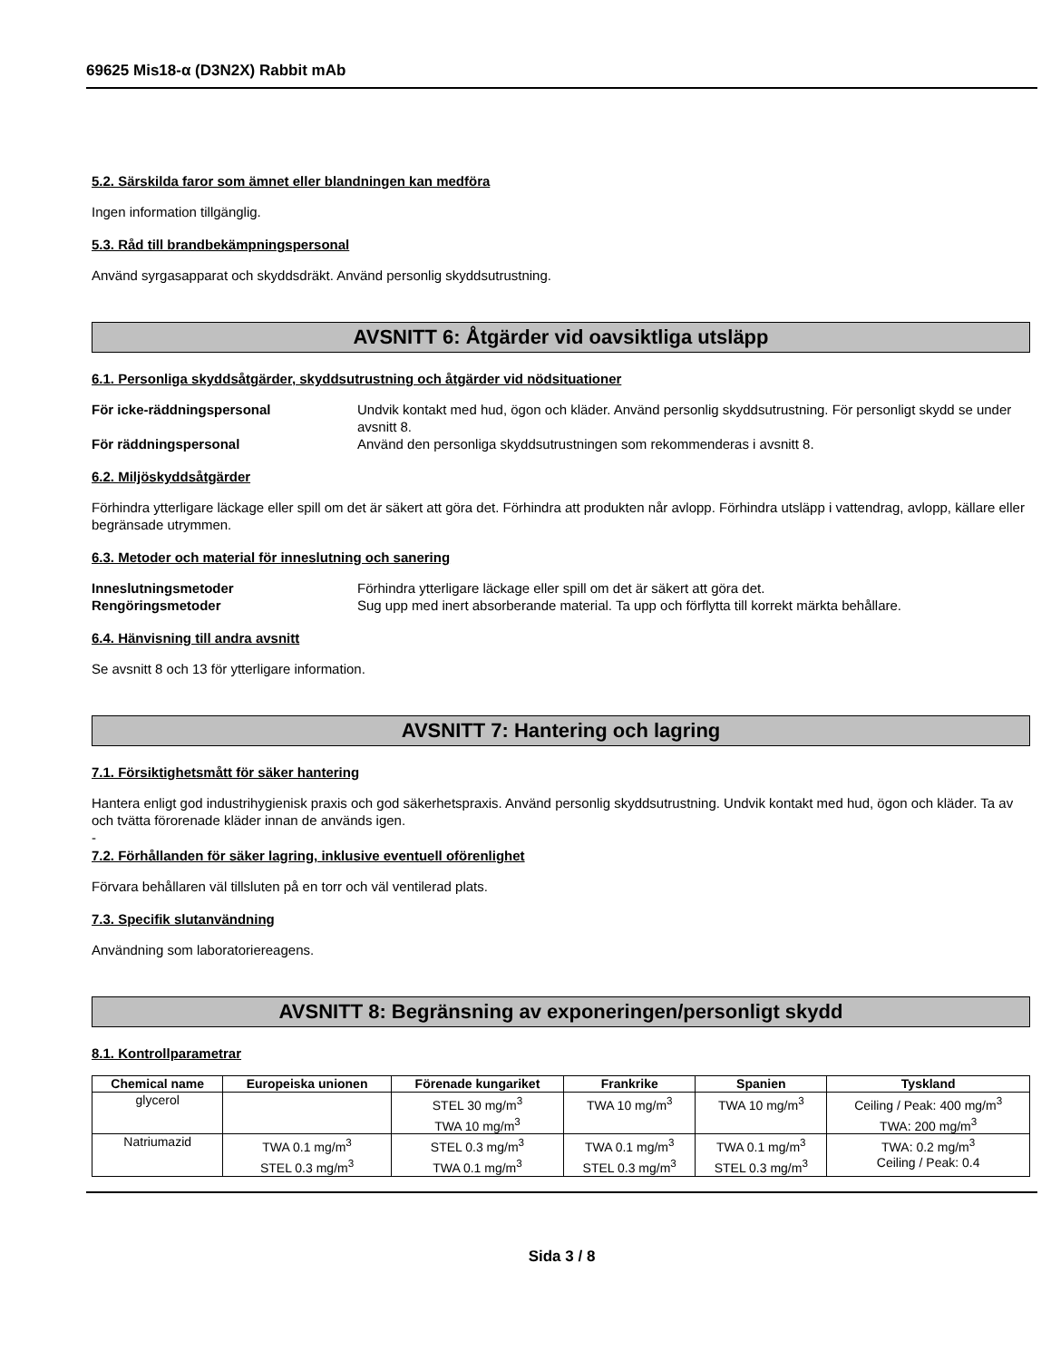69625 Mis18-α (D3N2X) Rabbit mAb
5.2. Särskilda faror som ämnet eller blandningen kan medföra
Ingen information tillgänglig.
5.3. Råd till brandbekämpningspersonal
Använd syrgasapparat och skyddsdräkt. Använd personlig skyddsutrustning.
AVSNITT 6: Åtgärder vid oavsiktliga utsläpp
6.1. Personliga skyddsåtgärder, skyddsutrustning och åtgärder vid nödsituationer
För icke-räddningspersonal Undvik kontakt med hud, ögon och kläder. Använd personlig skyddsutrustning. För personligt skydd se under avsnitt 8.
För räddningspersonal Använd den personliga skyddsutrustningen som rekommenderas i avsnitt 8.
6.2. Miljöskyddsåtgärder
Förhindra ytterligare läckage eller spill om det är säkert att göra det. Förhindra att produkten når avlopp. Förhindra utsläpp i vattendrag, avlopp, källare eller begränsade utrymmen.
6.3. Metoder och material för inneslutning och sanering
Inneslutningsmetoder Förhindra ytterligare läckage eller spill om det är säkert att göra det.
Rengöringsmetoder Sug upp med inert absorberande material. Ta upp och förflytta till korrekt märkta behållare.
6.4. Hänvisning till andra avsnitt
Se avsnitt 8 och 13 för ytterligare information.
AVSNITT 7: Hantering och lagring
7.1. Försiktighetsmått för säker hantering
Hantera enligt god industrihygienisk praxis och god säkerhetspraxis. Använd personlig skyddsutrustning. Undvik kontakt med hud, ögon och kläder. Ta av och tvätta förorenade kläder innan de används igen.
-
7.2. Förhållanden för säker lagring, inklusive eventuell oförenlighet
Förvara behållaren väl tillsluten på en torr och väl ventilerad plats.
7.3. Specifik slutanvändning
Användning som laboratoriereagens.
AVSNITT 8: Begränsning av exponeringen/personligt skydd
8.1. Kontrollparametrar
| Chemical name | Europeiska unionen | Förenade kungariket | Frankrike | Spanien | Tyskland |
| --- | --- | --- | --- | --- | --- |
| glycerol | | STEL 30 mg/m<sup>3</sup> TWA 10 mg/m<sup>3</sup> | TWA 10 mg/m<sup>3</sup> | TWA 10 mg/m<sup>3</sup> | Ceiling / Peak: 400 mg/m<sup>3</sup> TWA: 200 mg/m<sup>3</sup> |
| Natriumazid | TWA 0.1 mg/m<sup>3</sup> STEL 0.3 mg/m<sup>3</sup> | STEL 0.3 mg/m<sup>3</sup> TWA 0.1 mg/m<sup>3</sup> | TWA 0.1 mg/m<sup>3</sup> STEL 0.3 mg/m<sup>3</sup> | TWA 0.1 mg/m<sup>3</sup> STEL 0.3 mg/m<sup>3</sup> | TWA: 0.2 mg/m<sup>3</sup> Ceiling / Peak: 0.4 |
Sida 3 / 8